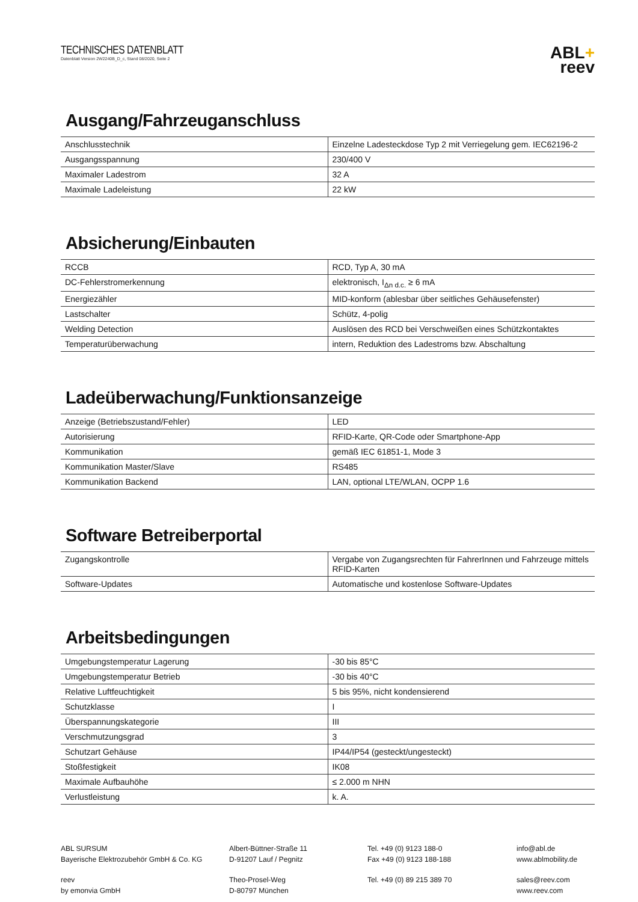TECHNISCHES DATENBLATT
Datenblatt Version 2W2240B_D_c, Stand 08/2020, Seite 2
ABL+
reev
Ausgang/Fahrzeuganschluss
| Anschlusstechnik | Einzelne Ladesteckdose Typ 2 mit Verriegelung gem. IEC62196-2 |
| Ausgangsspannung | 230/400 V |
| Maximaler Ladestrom | 32 A |
| Maximale Ladeleistung | 22 kW |
Absicherung/Einbauten
| RCCB | RCD, Typ A, 30 mA |
| DC-Fehlerstromerkennung | elektronisch, I<sub>Δn d.c.</sub> ≥ 6 mA |
| Energiezähler | MID-konform (ablesbar über seitliches Gehäusefenster) |
| Lastschalter | Schütz, 4-polig |
| Welding Detection | Auslösen des RCD bei Verschweißen eines Schützkontaktes |
| Temperaturüberwachung | intern, Reduktion des Ladestroms bzw. Abschaltung |
Ladeüberwachung/Funktionsanzeige
| Anzeige (Betriebszustand/Fehler) | LED |
| Autorisierung | RFID-Karte, QR-Code oder Smartphone-App |
| Kommunikation | gemäß IEC 61851-1, Mode 3 |
| Kommunikation Master/Slave | RS485 |
| Kommunikation Backend | LAN, optional LTE/WLAN, OCPP 1.6 |
Software Betreiberportal
| Zugangskontrolle | Vergabe von Zugangsrechten für FahrerInnen und Fahrzeuge mittels RFID-Karten |
| Software-Updates | Automatische und kostenlose Software-Updates |
Arbeitsbedingungen
| Umgebungstemperatur Lagerung | -30 bis 85°C |
| Umgebungstemperatur Betrieb | -30 bis 40°C |
| Relative Luftfeuchtigkeit | 5 bis 95%, nicht kondensierend |
| Schutzklasse | I |
| Überspannungskategorie | III |
| Verschmutzungsgrad | 3 |
| Schutzart Gehäuse | IP44/IP54 (gesteckt/ungesteckt) |
| Stoßfestigkeit | IK08 |
| Maximale Aufbauhöhe | ≤ 2.000 m NHN |
| Verlustleistung | k. A. |
ABL SURSUM
Bayerische Elektrozubehör GmbH & Co. KG
Albert-Büttner-Straße 11
D-91207 Lauf / Pegnitz
Tel. +49 (0) 9123 188-0
Fax +49 (0) 9123 188-188
info@abl.de
www.ablmobility.de
reev
by emonvia GmbH
Theo-Prosel-Weg
D-80797 München
Tel. +49 (0) 89 215 389 70
sales@reev.com
www.reev.com